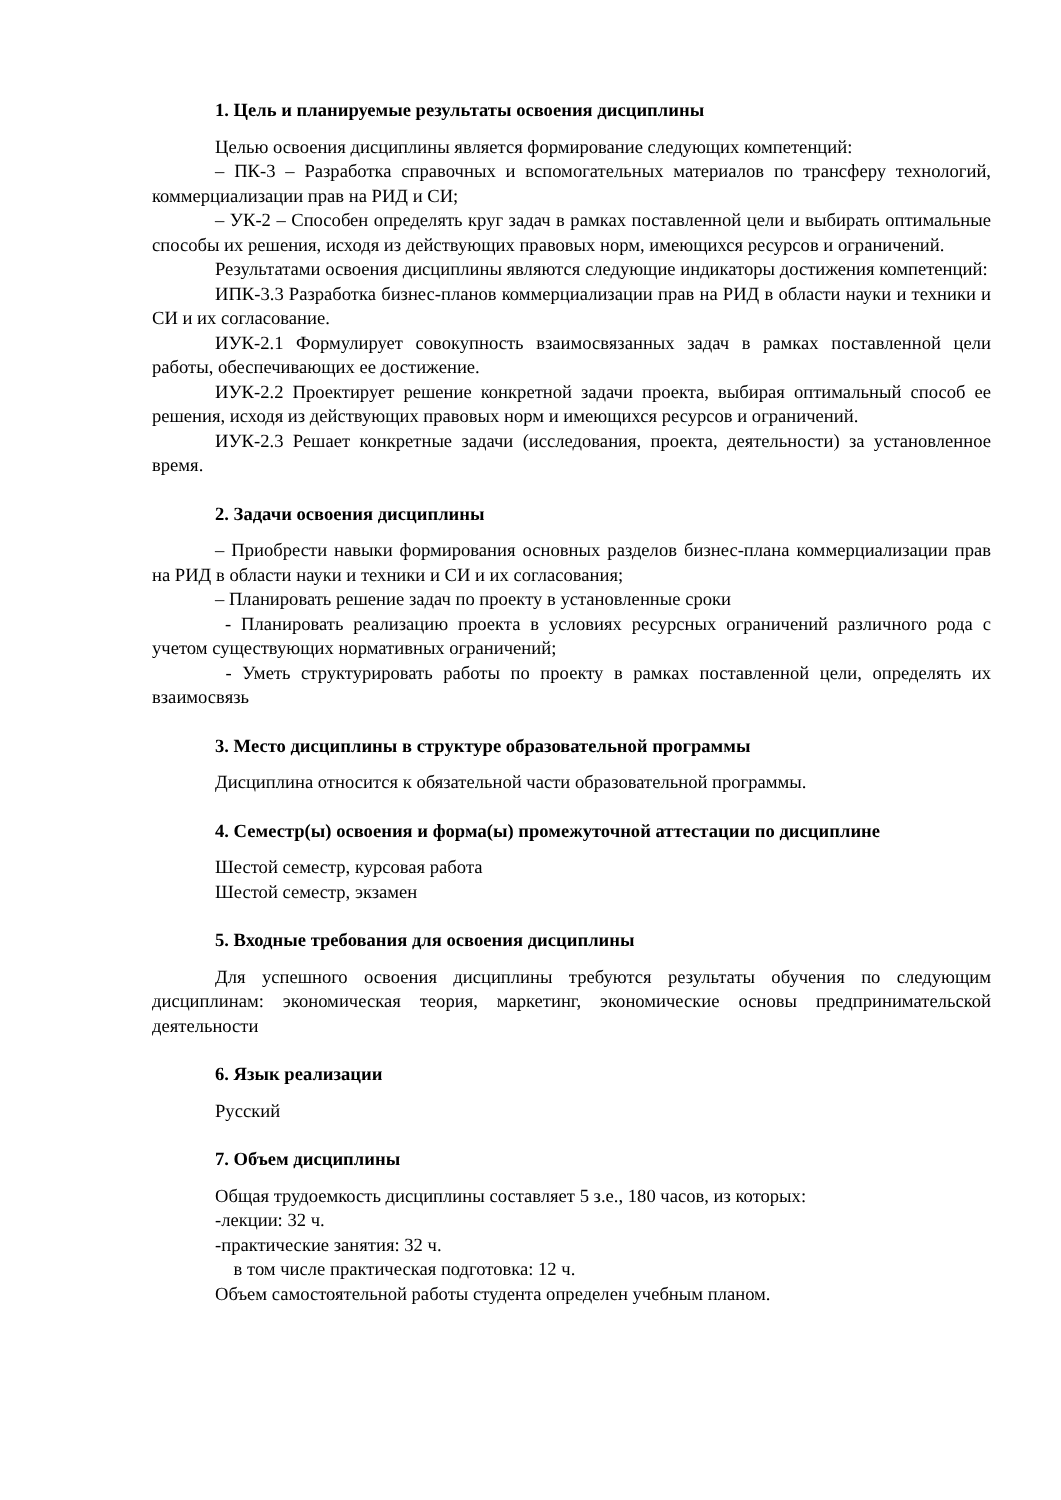1. Цель и планируемые результаты освоения дисциплины
Целью освоения дисциплины является формирование следующих компетенций:
– ПК-3 – Разработка справочных и вспомогательных материалов по трансферу технологий, коммерциализации прав на РИД и СИ;
– УК-2 – Способен определять круг задач в рамках поставленной цели и выбирать оптимальные способы их решения, исходя из действующих правовых норм, имеющихся ресурсов и ограничений.
Результатами освоения дисциплины являются следующие индикаторы достижения компетенций:
ИПК-3.3 Разработка бизнес-планов коммерциализации прав на РИД в области науки и техники и СИ и их согласование.
ИУК-2.1 Формулирует совокупность взаимосвязанных задач в рамках поставленной цели работы, обеспечивающих ее достижение.
ИУК-2.2 Проектирует решение конкретной задачи проекта, выбирая оптимальный способ ее решения, исходя из действующих правовых норм и имеющихся ресурсов и ограничений.
ИУК-2.3 Решает конкретные задачи (исследования, проекта, деятельности) за установленное время.
2. Задачи освоения дисциплины
– Приобрести навыки формирования основных разделов бизнес-плана коммерциализации прав на РИД в области науки и техники и СИ и их согласования;
– Планировать решение задач по проекту в установленные сроки
- Планировать реализацию проекта в условиях ресурсных ограничений различного рода с учетом существующих нормативных ограничений;
- Уметь структурировать работы по проекту в рамках поставленной цели, определять их взаимосвязь
3. Место дисциплины в структуре образовательной программы
Дисциплина относится к обязательной части образовательной программы.
4. Семестр(ы) освоения и форма(ы) промежуточной аттестации по дисциплине
Шестой семестр, курсовая работа
Шестой семестр, экзамен
5. Входные требования для освоения дисциплины
Для успешного освоения дисциплины требуются результаты обучения по следующим дисциплинам: экономическая теория, маркетинг, экономические основы предпринимательской деятельности
6. Язык реализации
Русский
7. Объем дисциплины
Общая трудоемкость дисциплины составляет 5 з.е., 180 часов, из которых:
-лекции: 32 ч.
-практические занятия: 32 ч.
в том числе практическая подготовка: 12 ч.
Объем самостоятельной работы студента определен учебным планом.